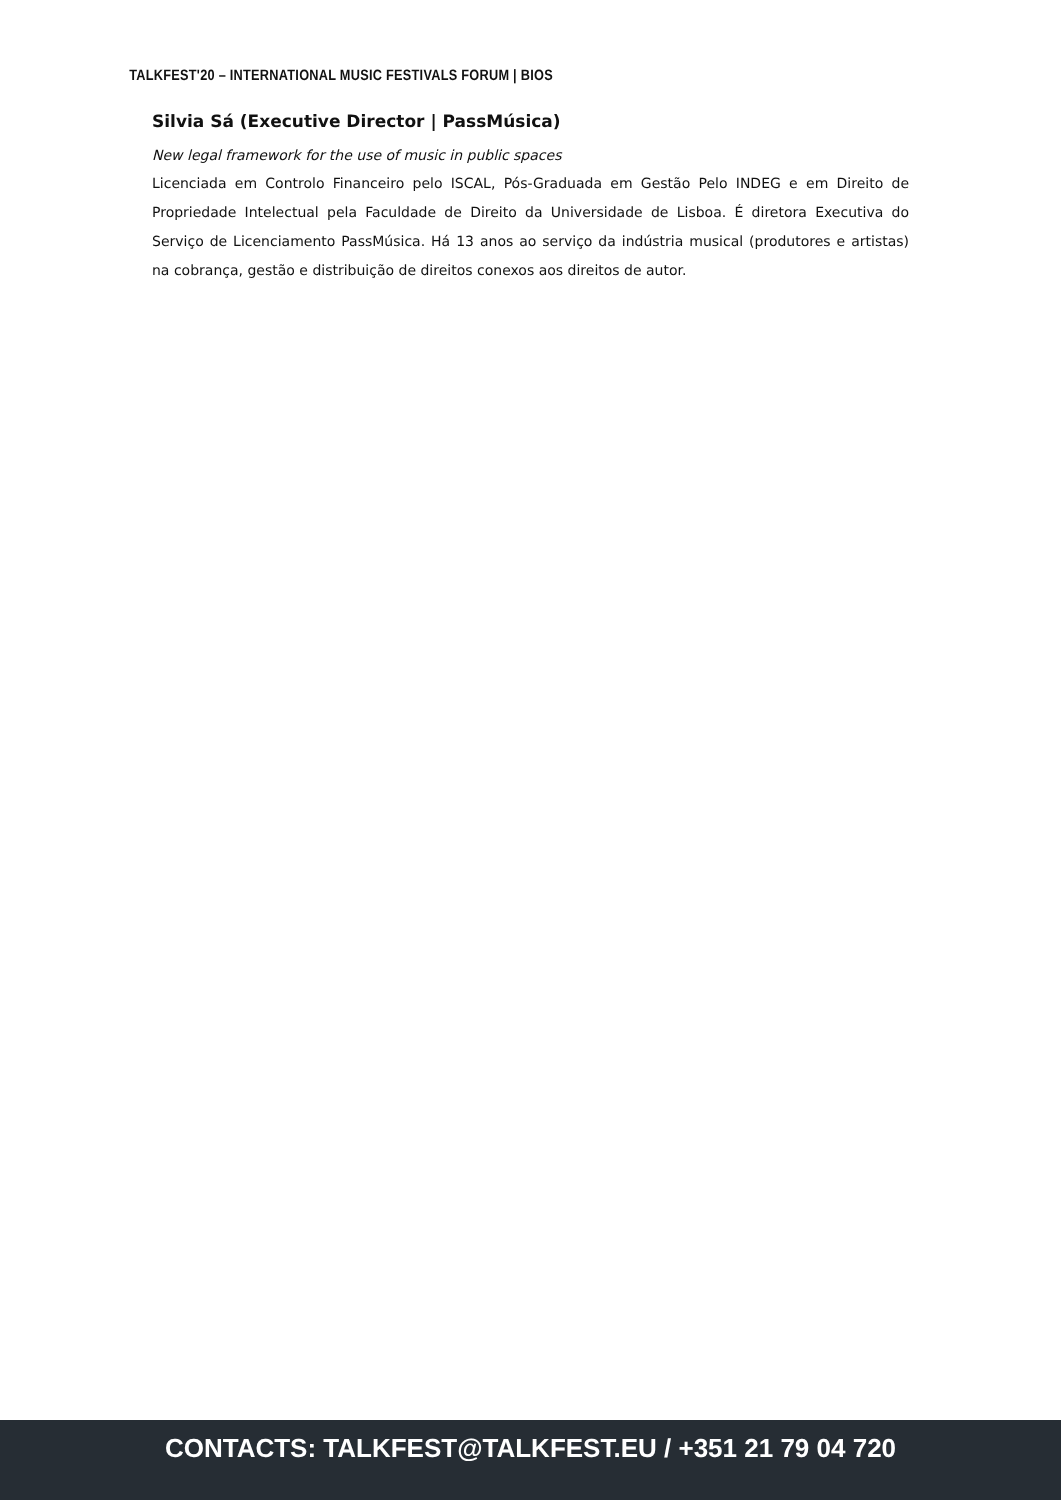TALKFEST'20 – INTERNATIONAL MUSIC FESTIVALS FORUM | BIOS
Silvia Sá (Executive Director | PassMúsica)
New legal framework for the use of music in public spaces
Licenciada em Controlo Financeiro pelo ISCAL, Pós-Graduada em Gestão Pelo INDEG e em Direito de Propriedade Intelectual pela Faculdade de Direito da Universidade de Lisboa. É diretora Executiva do Serviço de Licenciamento PassMúsica. Há 13 anos ao serviço da indústria musical (produtores e artistas) na cobrança, gestão e distribuição de direitos conexos aos direitos de autor.
CONTACTS: TALKFEST@TALKFEST.EU / +351 21 79 04 720